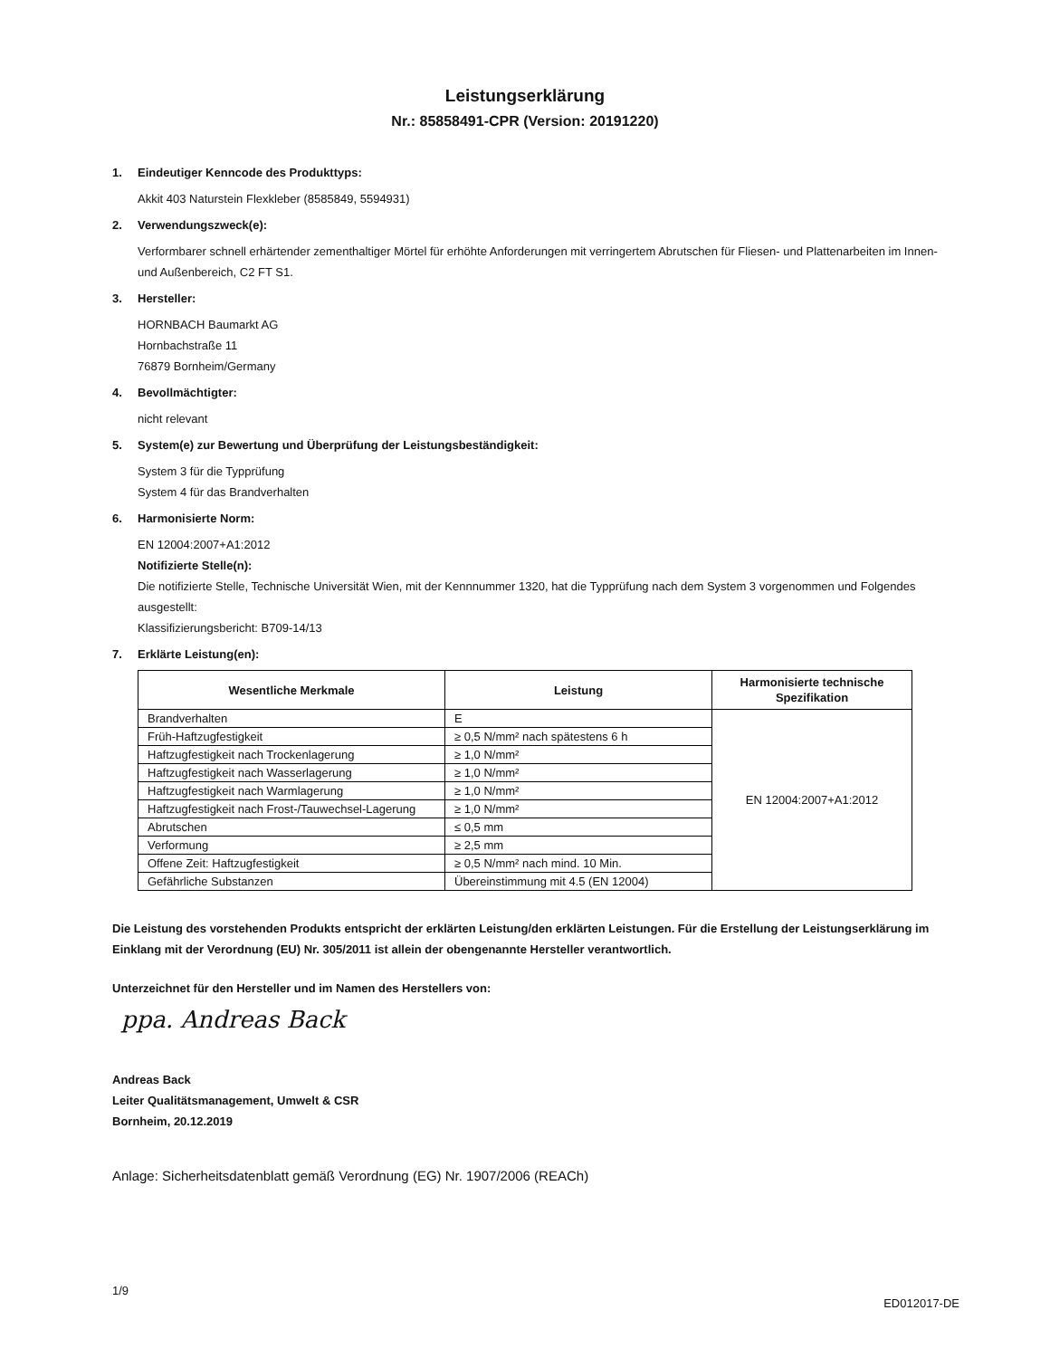Leistungserklärung
Nr.: 85858491-CPR (Version: 20191220)
1. Eindeutiger Kenncode des Produkttyps:
Akkit 403 Naturstein Flexkleber (8585849, 5594931)
2. Verwendungszweck(e):
Verformbarer schnell erhärtender zementhaltiger Mörtel für erhöhte Anforderungen mit verringertem Abrutschen für Fliesen- und Plattenarbeiten im Innen- und Außenbereich, C2 FT S1.
3. Hersteller:
HORNBACH Baumarkt AG
Hornbachstraße 11
76879 Bornheim/Germany
4. Bevollmächtigter:
nicht relevant
5. System(e) zur Bewertung und Überprüfung der Leistungsbeständigkeit:
System 3 für die Typprüfung
System 4 für das Brandverhalten
6. Harmonisierte Norm:
EN 12004:2007+A1:2012
Notifizierte Stelle(n):
Die notifizierte Stelle, Technische Universität Wien, mit der Kennnummer 1320, hat die Typprüfung nach dem System 3 vorgenommen und Folgendes ausgestellt:
Klassifizierungsbericht: B709-14/13
7. Erklärte Leistung(en):
| Wesentliche Merkmale | Leistung | Harmonisierte technische Spezifikation |
| --- | --- | --- |
| Brandverhalten | E | EN 12004:2007+A1:2012 |
| Früh-Haftzugfestigkeit | ≥ 0,5 N/mm² nach spätestens 6 h | |
| Haftzugfestigkeit nach Trockenlagerung | ≥ 1,0 N/mm² | |
| Haftzugfestigkeit nach Wasserlagerung | ≥ 1,0 N/mm² | |
| Haftzugfestigkeit nach Warmlagerung | ≥ 1,0 N/mm² | |
| Haftzugfestigkeit nach Frost-/Tauwechsel-Lagerung | ≥ 1,0 N/mm² | |
| Abrutschen | ≤ 0,5 mm | |
| Verformung | ≥ 2,5 mm | |
| Offene Zeit: Haftzugfestigkeit | ≥ 0,5 N/mm² nach mind. 10 Min. | |
| Gefährliche Substanzen | Übereinstimmung mit 4.5 (EN 12004) | |
Die Leistung des vorstehenden Produkts entspricht der erklärten Leistung/den erklärten Leistungen. Für die Erstellung der Leistungserklärung im Einklang mit der Verordnung (EU) Nr. 305/2011 ist allein der obengenannte Hersteller verantwortlich.
Unterzeichnet für den Hersteller und im Namen des Herstellers von:
ppa. Andreas Back
Andreas Back
Leiter Qualitätsmanagement, Umwelt & CSR
Bornheim, 20.12.2019
Anlage: Sicherheitsdatenblatt gemäß Verordnung (EG) Nr. 1907/2006 (REACh)
1/9 ED012017-DE